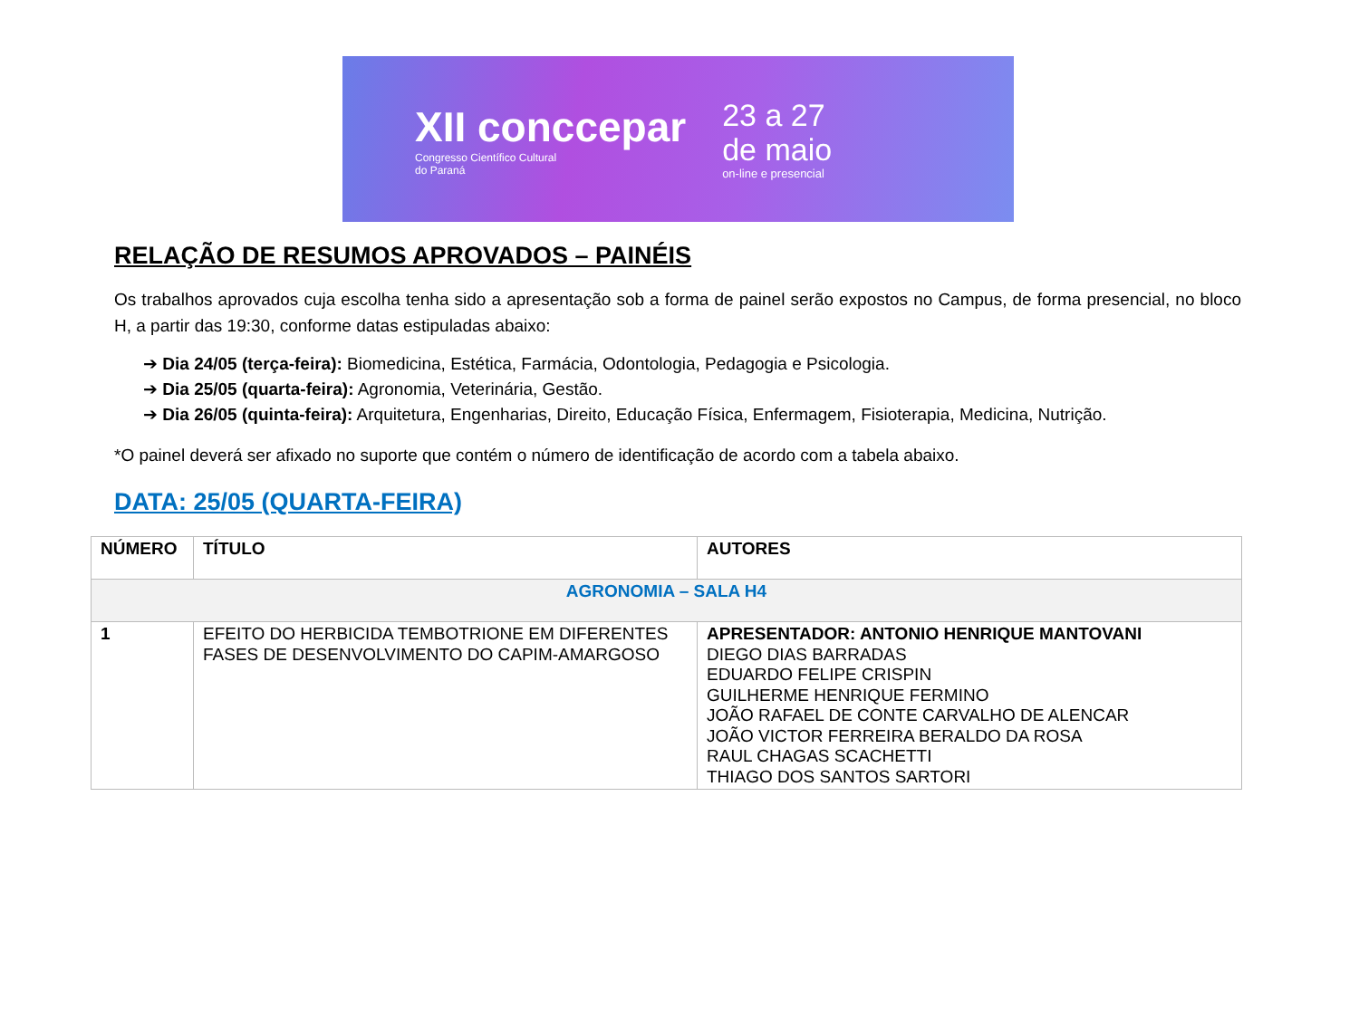XII conccepar
Congresso Científico Cultural
do Paraná
23 a 27
de maio
on-line e presencial
RELAÇÃO DE RESUMOS APROVADOS – PAINÉIS
Os trabalhos aprovados cuja escolha tenha sido a apresentação sob a forma de painel serão expostos no Campus, de forma presencial, no bloco H, a partir das 19:30, conforme datas estipuladas abaixo:
➔ Dia 24/05 (terça-feira): Biomedicina, Estética, Farmácia, Odontologia, Pedagogia e Psicologia.
➔ Dia 25/05 (quarta-feira): Agronomia, Veterinária, Gestão.
➔ Dia 26/05 (quinta-feira): Arquitetura, Engenharias, Direito, Educação Física, Enfermagem, Fisioterapia, Medicina, Nutrição.
*O painel deverá ser afixado no suporte que contém o número de identificação de acordo com a tabela abaixo.
DATA: 25/05 (QUARTA-FEIRA)
| NÚMERO | TÍTULO | AUTORES |
| --- | --- | --- |
| AGRONOMIA – SALA H4 | | |
| 1 | EFEITO DO HERBICIDA TEMBOTRIONE EM DIFERENTES FASES DE DESENVOLVIMENTO DO CAPIM-AMARGOSO | APRESENTADOR: ANTONIO HENRIQUE MANTOVANI DIEGO DIAS BARRADAS EDUARDO FELIPE CRISPIN GUILHERME HENRIQUE FERMINO JOÃO RAFAEL DE CONTE CARVALHO DE ALENCAR JOÃO VICTOR FERREIRA BERALDO DA ROSA RAUL CHAGAS SCACHETTI THIAGO DOS SANTOS SARTORI |